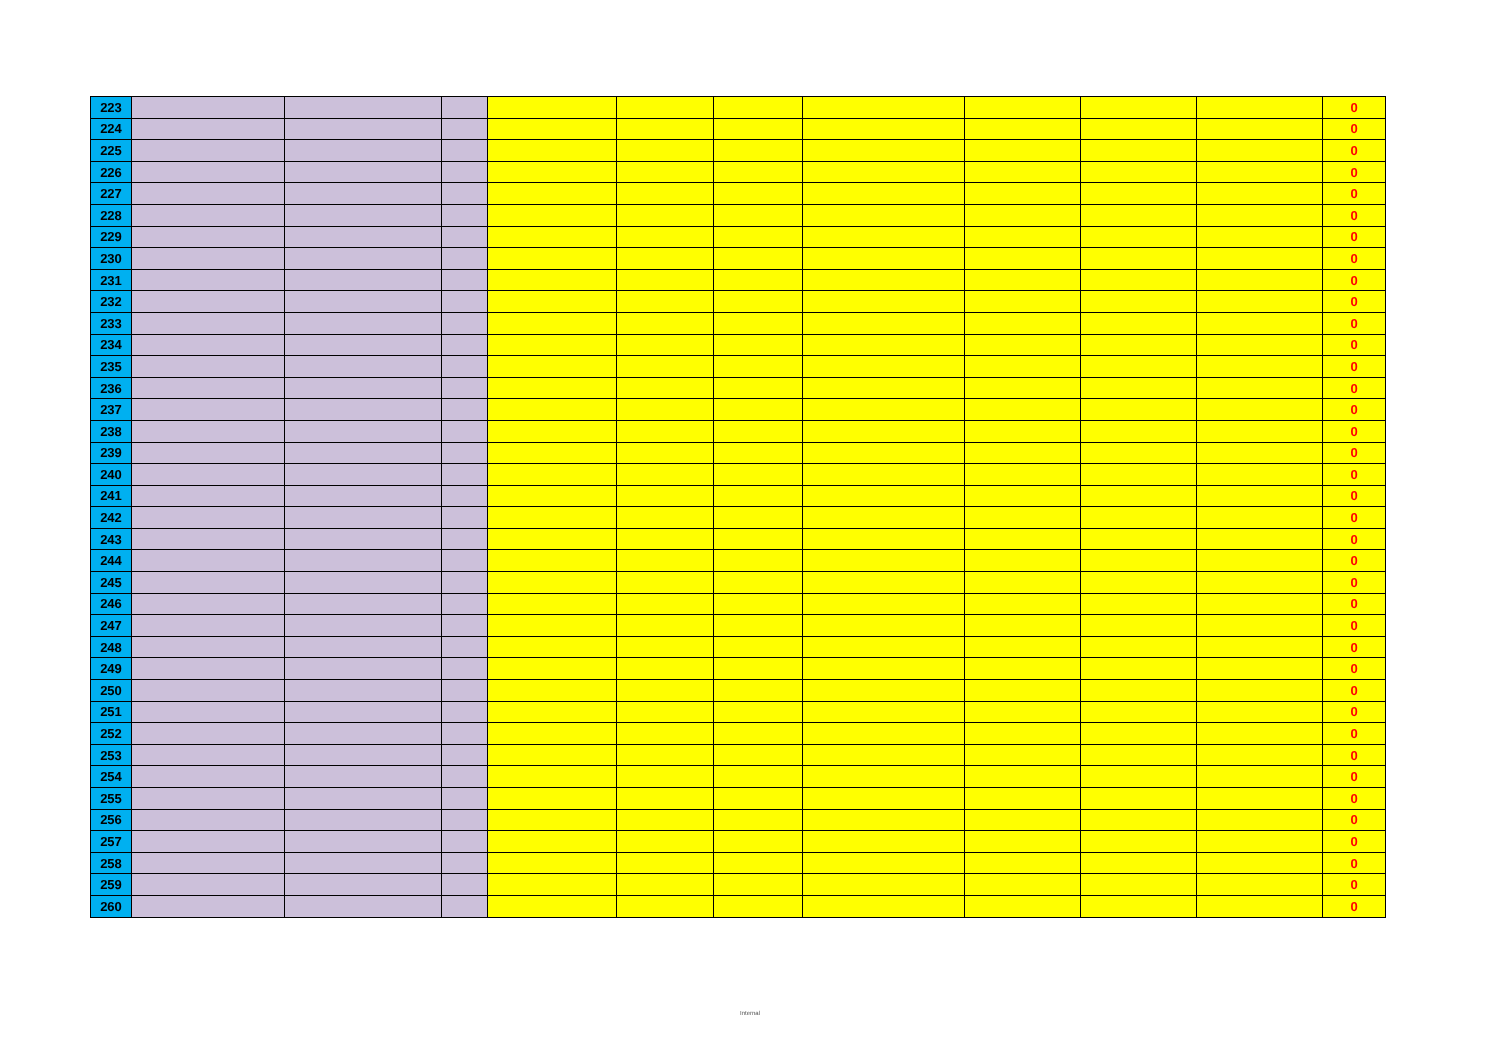| 223 | | | | | | | | | | | 0 |
| 224 | | | | | | | | | | | 0 |
| 225 | | | | | | | | | | | 0 |
| 226 | | | | | | | | | | | 0 |
| 227 | | | | | | | | | | | 0 |
| 228 | | | | | | | | | | | 0 |
| 229 | | | | | | | | | | | 0 |
| 230 | | | | | | | | | | | 0 |
| 231 | | | | | | | | | | | 0 |
| 232 | | | | | | | | | | | 0 |
| 233 | | | | | | | | | | | 0 |
| 234 | | | | | | | | | | | 0 |
| 235 | | | | | | | | | | | 0 |
| 236 | | | | | | | | | | | 0 |
| 237 | | | | | | | | | | | 0 |
| 238 | | | | | | | | | | | 0 |
| 239 | | | | | | | | | | | 0 |
| 240 | | | | | | | | | | | 0 |
| 241 | | | | | | | | | | | 0 |
| 242 | | | | | | | | | | | 0 |
| 243 | | | | | | | | | | | 0 |
| 244 | | | | | | | | | | | 0 |
| 245 | | | | | | | | | | | 0 |
| 246 | | | | | | | | | | | 0 |
| 247 | | | | | | | | | | | 0 |
| 248 | | | | | | | | | | | 0 |
| 249 | | | | | | | | | | | 0 |
| 250 | | | | | | | | | | | 0 |
| 251 | | | | | | | | | | | 0 |
| 252 | | | | | | | | | | | 0 |
| 253 | | | | | | | | | | | 0 |
| 254 | | | | | | | | | | | 0 |
| 255 | | | | | | | | | | | 0 |
| 256 | | | | | | | | | | | 0 |
| 257 | | | | | | | | | | | 0 |
| 258 | | | | | | | | | | | 0 |
| 259 | | | | | | | | | | | 0 |
| 260 | | | | | | | | | | | 0 |
Internal